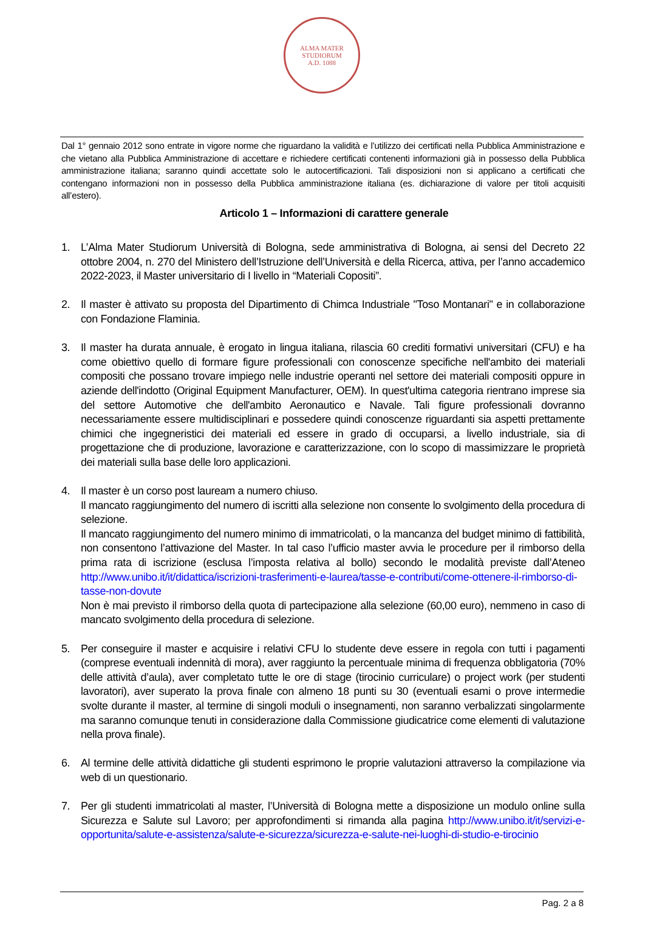ALMA MATER STUDIORUM
A.D. 1088
Dal 1° gennaio 2012 sono entrate in vigore norme che riguardano la validità e l’utilizzo dei certificati nella Pubblica Amministrazione e che vietano alla Pubblica Amministrazione di accettare e richiedere certificati contenenti informazioni già in possesso della Pubblica amministrazione italiana; saranno quindi accettate solo le autocertificazioni. Tali disposizioni non si applicano a certificati che contengano informazioni non in possesso della Pubblica amministrazione italiana (es. dichiarazione di valore per titoli acquisiti all’estero).
Articolo 1 – Informazioni di carattere generale
1. L’Alma Mater Studiorum Università di Bologna, sede amministrativa di Bologna, ai sensi del Decreto 22 ottobre 2004, n. 270 del Ministero dell’Istruzione dell’Università e della Ricerca, attiva, per l’anno accademico 2022-2023, il Master universitario di I livello in “Materiali Copositi”.
2. Il master è attivato su proposta del Dipartimento di Chimca Industriale "Toso Montanari" e in collaborazione con Fondazione Flaminia.
3. Il master ha durata annuale, è erogato in lingua italiana, rilascia 60 crediti formativi universitari (CFU) e ha come obiettivo quello di formare figure professionali con conoscenze specifiche nell'ambito dei materiali compositi che possano trovare impiego nelle industrie operanti nel settore dei materiali compositi oppure in aziende dell'indotto (Original Equipment Manufacturer, OEM). In quest'ultima categoria rientrano imprese sia del settore Automotive che dell'ambito Aeronautico e Navale. Tali figure professionali dovranno necessariamente essere multidisciplinari e possedere quindi conoscenze riguardanti sia aspetti prettamente chimici che ingegneristici dei materiali ed essere in grado di occuparsi, a livello industriale, sia di progettazione che di produzione, lavorazione e caratterizzazione, con lo scopo di massimizzare le proprietà dei materiali sulla base delle loro applicazioni.
4. Il master è un corso post lauream a numero chiuso.
Il mancato raggiungimento del numero di iscritti alla selezione non consente lo svolgimento della procedura di selezione.
Il mancato raggiungimento del numero minimo di immatricolati, o la mancanza del budget minimo di fattibilità, non consentono l’attivazione del Master. In tal caso l’ufficio master avvia le procedure per il rimborso della prima rata di iscrizione (esclusa l’imposta relativa al bollo) secondo le modalità previste dall’Ateneo http://www.unibo.it/it/didattica/iscrizioni-trasferimenti-e-laurea/tasse-e-contributi/come-ottenere-il-rimborso-di-tasse-non-dovute
Non è mai previsto il rimborso della quota di partecipazione alla selezione (60,00 euro), nemmeno in caso di mancato svolgimento della procedura di selezione.
5. Per conseguire il master e acquisire i relativi CFU lo studente deve essere in regola con tutti i pagamenti (comprese eventuali indennità di mora), aver raggiunto la percentuale minima di frequenza obbligatoria (70% delle attività d’aula), aver completato tutte le ore di stage (tirocinio curriculare) o project work (per studenti lavoratori), aver superato la prova finale con almeno 18 punti su 30 (eventuali esami o prove intermedie svolte durante il master, al termine di singoli moduli o insegnamenti, non saranno verbalizzati singolarmente ma saranno comunque tenuti in considerazione dalla Commissione giudicatrice come elementi di valutazione nella prova finale).
6. Al termine delle attività didattiche gli studenti esprimono le proprie valutazioni attraverso la compilazione via web di un questionario.
7. Per gli studenti immatricolati al master, l’Università di Bologna mette a disposizione un modulo online sulla Sicurezza e Salute sul Lavoro; per approfondimenti si rimanda alla pagina http://www.unibo.it/it/servizi-e-opportunita/salute-e-assistenza/salute-e-sicurezza/sicurezza-e-salute-nei-luoghi-di-studio-e-tirocinio
Pag. 2 a 8